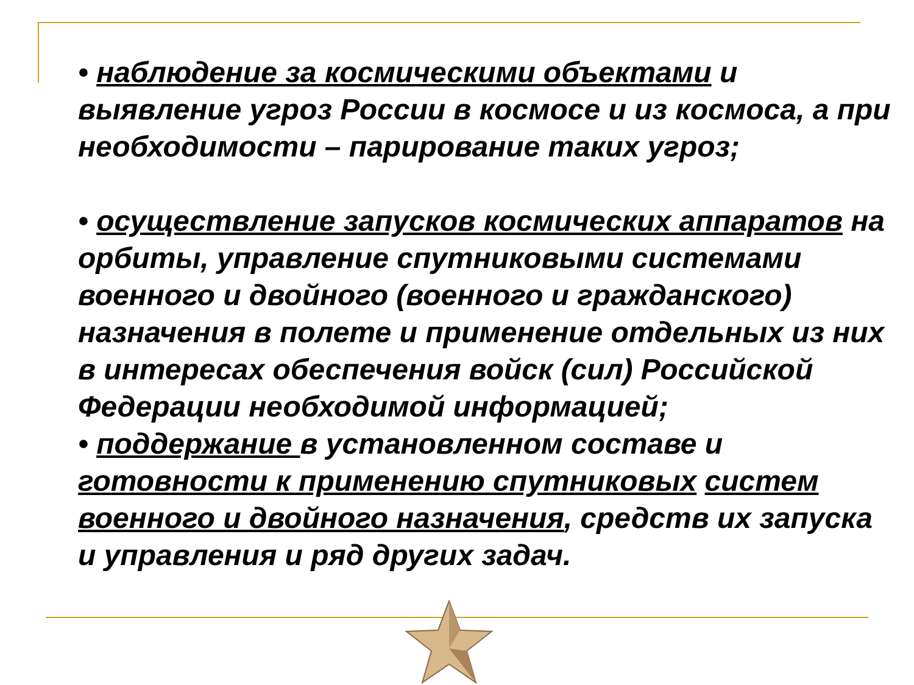• наблюдение за космическими объектами и выявление угроз России в космосе и из космоса, а при необходимости – парирование таких угроз;
• осуществление запусков космических аппаратов на орбиты, управление спутниковыми системами военного и двойного (военного и гражданского) назначения в полете и применение отдельных из них в интересах обеспечения войск (сил) Российской Федерации необходимой информацией;
• поддержание в установленном составе и готовности к применению спутниковых систем военного и двойного назначения, средств их запуска и управления и ряд других задач.